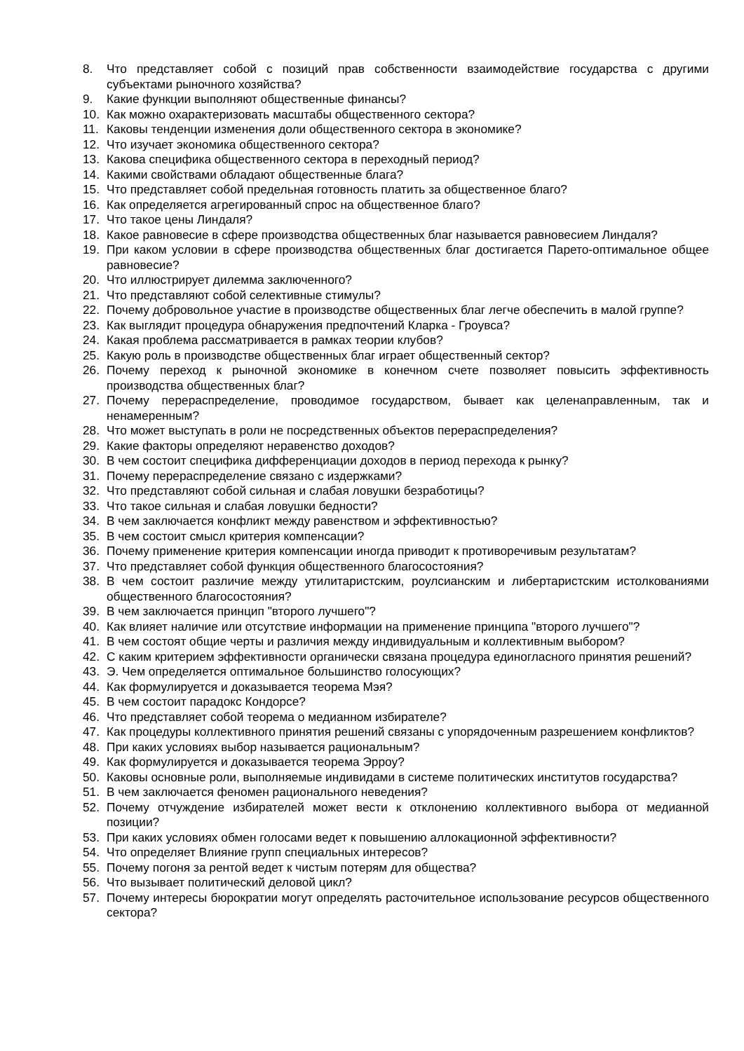8. Что представляет собой с позиций прав собственности взаимодействие государства с другими субъектами рыночного хозяйства?
9. Какие функции выполняют общественные финансы?
10. Как можно охарактеризовать масштабы общественного сектора?
11. Каковы тенденции изменения доли общественного сектора в экономике?
12. Что изучает экономика общественного сектора?
13. Какова специфика общественного сектора в переходный период?
14. Какими свойствами обладают общественные блага?
15. Что представляет собой предельная готовность платить за общественное благо?
16. Как определяется агрегированный спрос на общественное благо?
17. Что такое цены Линдаля?
18. Какое равновесие в сфере производства общественных благ называется равновесием Линдаля?
19. При каком условии в сфере производства общественных благ достигается Парето-оптимальное общее равновесие?
20. Что иллюстрирует дилемма заключенного?
21. Что представляют собой селективные стимулы?
22. Почему добровольное участие в производстве общественных благ легче обеспечить в малой группе?
23. Как выглядит процедура обнаружения предпочтений Кларка - Гроувса?
24. Какая проблема рассматривается в рамках теории клубов?
25. Какую роль в производстве общественных благ играет общественный сектор?
26. Почему переход к рыночной экономике в конечном счете позволяет повысить эффективность производства общественных благ?
27. Почему перераспределение, проводимое государством, бывает как целенаправленным, так и ненамеренным?
28. Что может выступать в роли не посредственных объектов перераспределения?
29. Какие факторы определяют неравенство доходов?
30. В чем состоит специфика дифференциации доходов в период перехода к рынку?
31. Почему перераспределение связано с издержками?
32. Что представляют собой сильная и слабая ловушки безработицы?
33. Что такое сильная и слабая ловушки бедности?
34. В чем заключается конфликт между равенством и эффективностью?
35. В чем состоит смысл критерия компенсации?
36. Почему применение критерия компенсации иногда приводит к противоречивым результатам?
37. Что представляет собой функция общественного благосостояния?
38. В чем состоит различие между утилитаристским, роулсианским и либертаристским истолкованиями общественного благосостояния?
39. В чем заключается принцип "второго лучшего"?
40. Как влияет наличие или отсутствие информации на применение принципа "второго лучшего"?
41. В чем состоят общие черты и различия между индивидуальным и коллективным выбором?
42. С каким критерием эффективности органически связана процедура единогласного принятия решений?
43. Э. Чем определяется оптимальное большинство голосующих?
44. Как формулируется и доказывается теорема Мэя?
45. В чем состоит парадокс Кондорсе?
46. Что представляет собой теорема о медианном избирателе?
47. Как процедуры коллективного принятия решений связаны с упорядоченным разрешением конфликтов?
48. При каких условиях выбор называется рациональным?
49. Как формулируется и доказывается теорема Эрроу?
50. Каковы основные роли, выполняемые индивидами в системе политических институтов государства?
51. В чем заключается феномен рационального неведения?
52. Почему отчуждение избирателей может вести к отклонению коллективного выбора от медианной позиции?
53. При каких условиях обмен голосами ведет к повышению аллокационной эффективности?
54. Что определяет Влияние групп специальных интересов?
55. Почему погоня за рентой ведет к чистым потерям для общества?
56. Что вызывает политический деловой цикл?
57. Почему интересы бюрократии могут определять расточительное использование ресурсов общественного сектора?